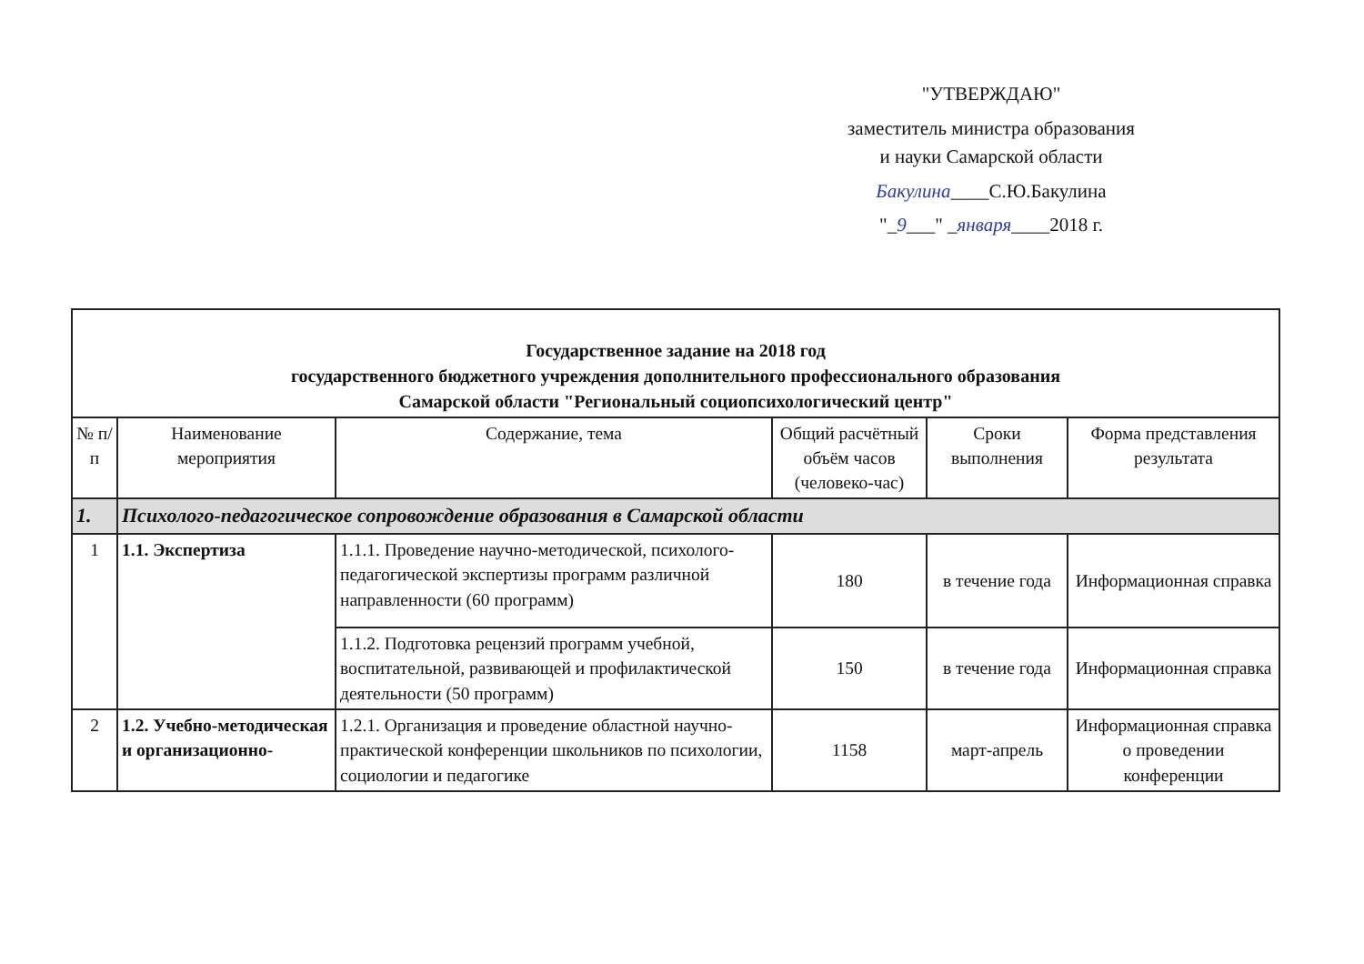"УТВЕРЖДАЮ"
заместитель министра образования
и науки Самарской области
Бакулина____С.Ю.Бакулина
"_9___" _января____2018 г.
| Государственное задание на 2018 год государственного бюджетного учреждения дополнительного профессионального образования Самарской области "Региональный социопсихологический центр" | | | | | |
| № п/п | Наименование мероприятия | Содержание, тема | Общий расчётный объём часов (человеко-час) | Сроки выполнения | Форма представления результата |
| 1. | Психолого-педагогическое сопровождение образования в Самарской области | | | | |
| 1 | 1.1. Экспертиза | 1.1.1. Проведение научно-методической, психолого-педагогической экспертизы программ различной направленности (60 программ) | 180 | в течение года | Информационная справка |
| | | 1.1.2. Подготовка рецензий программ учебной, воспитательной, развивающей и профилактической деятельности (50 программ) | 150 | в течение года | Информационная справка |
| 2 | 1.2. Учебно-методическая и организационно- | 1.2.1. Организация и проведение областной научно-практической конференции школьников по психологии, социологии и педагогике | 1158 | март-апрель | Информационная справка о проведении конференции |